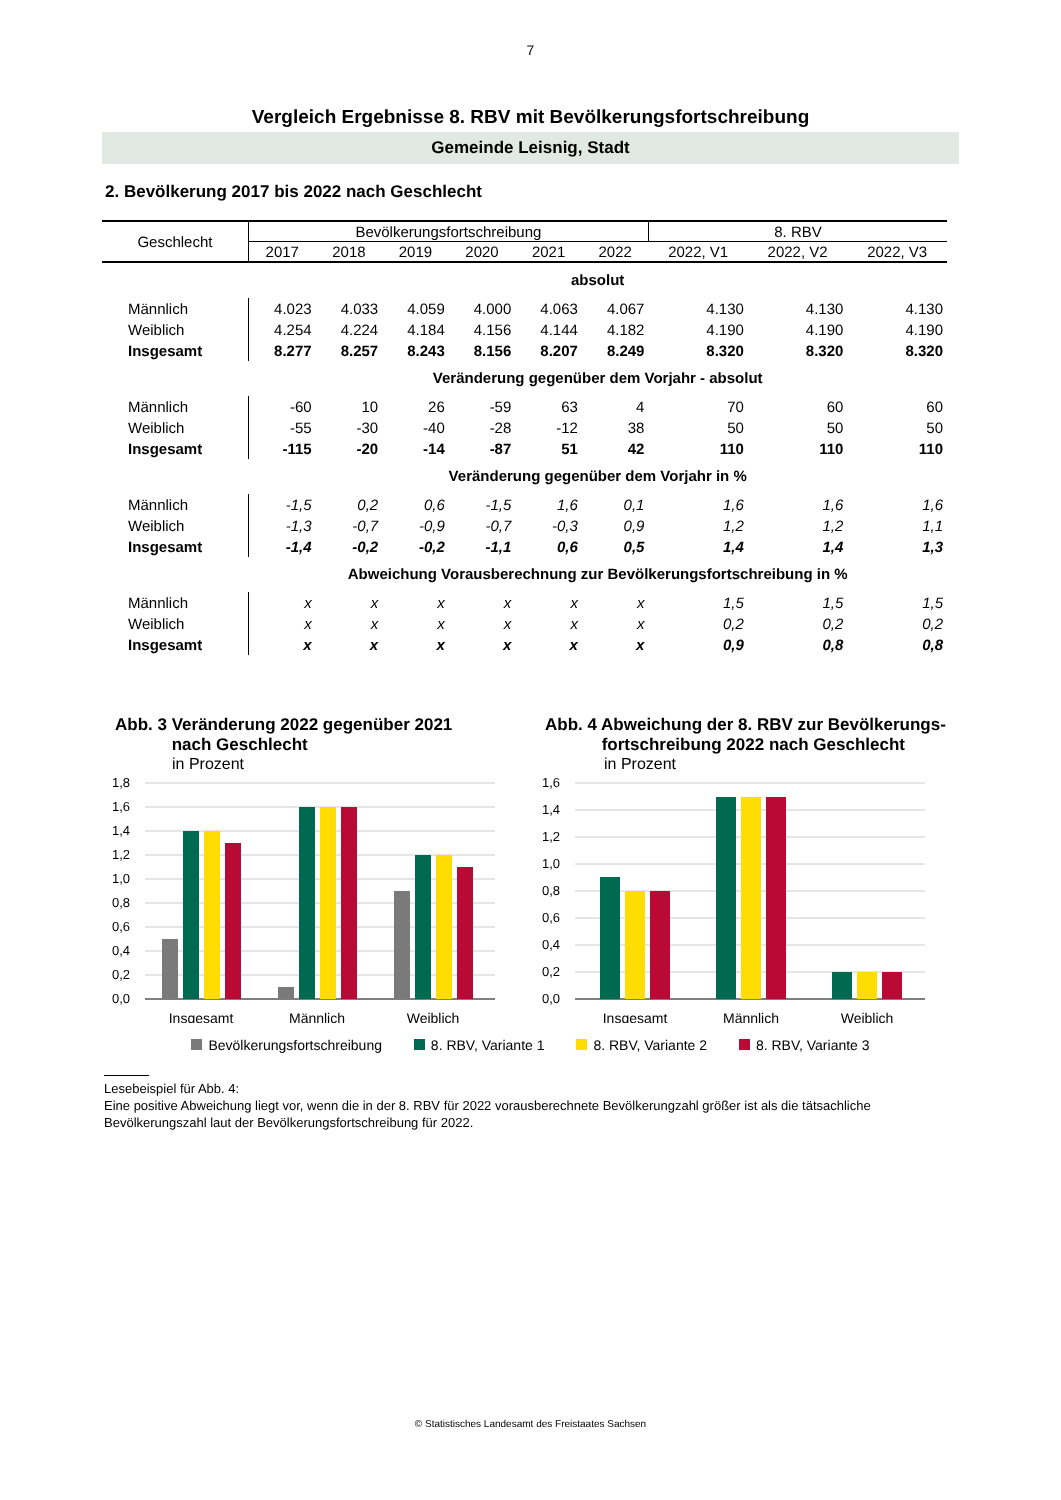7
Vergleich Ergebnisse 8. RBV mit Bevölkerungsfortschreibung
Gemeinde Leisnig, Stadt
2. Bevölkerung 2017 bis 2022 nach Geschlecht
| Geschlecht | Bevölkerungsfortschreibung | | | | | | 8. RBV | | |
| --- | --- | --- | --- | --- | --- | --- | --- | --- | --- |
| | 2017 | 2018 | 2019 | 2020 | 2021 | 2022 | 2022, V1 | 2022, V2 | 2022, V3 |
| | absolut | | | | | | | | |
| Männlich | 4.023 | 4.033 | 4.059 | 4.000 | 4.063 | 4.067 | 4.130 | 4.130 | 4.130 |
| Weiblich | 4.254 | 4.224 | 4.184 | 4.156 | 4.144 | 4.182 | 4.190 | 4.190 | 4.190 |
| Insgesamt | 8.277 | 8.257 | 8.243 | 8.156 | 8.207 | 8.249 | 8.320 | 8.320 | 8.320 |
| | Veränderung gegenüber dem Vorjahr - absolut | | | | | | | | |
| Männlich | -60 | 10 | 26 | -59 | 63 | 4 | 70 | 60 | 60 |
| Weiblich | -55 | -30 | -40 | -28 | -12 | 38 | 50 | 50 | 50 |
| Insgesamt | -115 | -20 | -14 | -87 | 51 | 42 | 110 | 110 | 110 |
| | Veränderung gegenüber dem Vorjahr in % | | | | | | | | |
| Männlich | -1,5 | 0,2 | 0,6 | -1,5 | 1,6 | 0,1 | 1,6 | 1,6 | 1,6 |
| Weiblich | -1,3 | -0,7 | -0,9 | -0,7 | -0,3 | 0,9 | 1,2 | 1,2 | 1,1 |
| Insgesamt | -1,4 | -0,2 | -0,2 | -1,1 | 0,6 | 0,5 | 1,4 | 1,4 | 1,3 |
| | Abweichung Vorausberechnung zur Bevölkerungsfortschreibung in % | | | | | | | | |
| Männlich | x | x | x | x | x | x | 1,5 | 1,5 | 1,5 |
| Weiblich | x | x | x | x | x | x | 0,2 | 0,2 | 0,2 |
| Insgesamt | x | x | x | x | x | x | 0,9 | 0,8 | 0,8 |
Abb. 3 Veränderung 2022 gegenüber 2021
nach Geschlecht
in Prozent
1,8
1,6
1,4
1,2
1,0
0,8
0,6
0,4
0,2
0,0
Insgesamt
Männlich
Weiblich
Abb. 4 Abweichung der 8. RBV zur Bevölkerungs-
fortschreibung 2022 nach Geschlecht
in Prozent
1,6
1,4
1,2
1,0
0,8
0,6
0,4
0,2
0,0
Insgesamt
Männlich
Weiblich
Bevölkerungsfortschreibung 8. RBV, Variante 1 8. RBV, Variante 2 8. RBV, Variante 3
Lesebeispiel für Abb. 4:
Eine positive Abweichung liegt vor, wenn die in der 8. RBV für 2022 vorausberechnete Bevölkerungzahl größer ist als die tätsachliche Bevölkerungszahl laut der Bevölkerungsfortschreibung für 2022.
© Statistisches Landesamt des Freistaates Sachsen